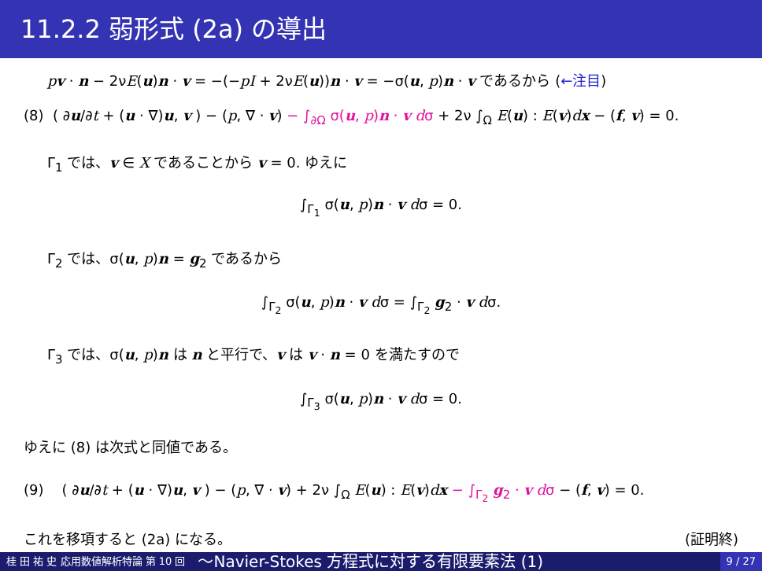11.2.2 弱形式 (2a) の導出
pv · n − 2νE(u)n · v = −(−pI + 2νE(u))n · v = −σ(u, p)n · v であるから (←注目)
(8) ( ∂u/∂t + (u · ∇)u, v ) − (p, ∇ · v) − ∫<sub>∂Ω</sub> σ(u, p)n · v dσ + 2ν ∫<sub>Ω</sub> E(u) : E(v)dx − (f, v) = 0.
Γ<sub>1</sub> では、v ∈ X であることから v = 0. ゆえに
∫<sub>Γ<sub>1</sub></sub> σ(u, p)n · v dσ = 0.
Γ<sub>2</sub> では、σ(u, p)n = g<sub>2</sub> であるから
∫<sub>Γ<sub>2</sub></sub> σ(u, p)n · v dσ = ∫<sub>Γ<sub>2</sub></sub> g<sub>2</sub> · v dσ.
Γ<sub>3</sub> では、σ(u, p)n は n と平行で、v は v · n = 0 を満たすので
∫<sub>Γ<sub>3</sub></sub> σ(u, p)n · v dσ = 0.
ゆえに (8) は次式と同値である。
(9) ( ∂u/∂t + (u · ∇)u, v ) − (p, ∇ · v) + 2ν ∫<sub>Ω</sub> E(u) : E(v)dx − ∫<sub>Γ<sub>2</sub></sub> g<sub>2</sub> · v dσ − (f, v) = 0.
これを移項すると (2a) になる。 (証明終)
桂 田 祐 史 応用数値解析特論 第 10 回
〜Navier-Stokes 方程式に対する有限要素法 (1)
9 / 27